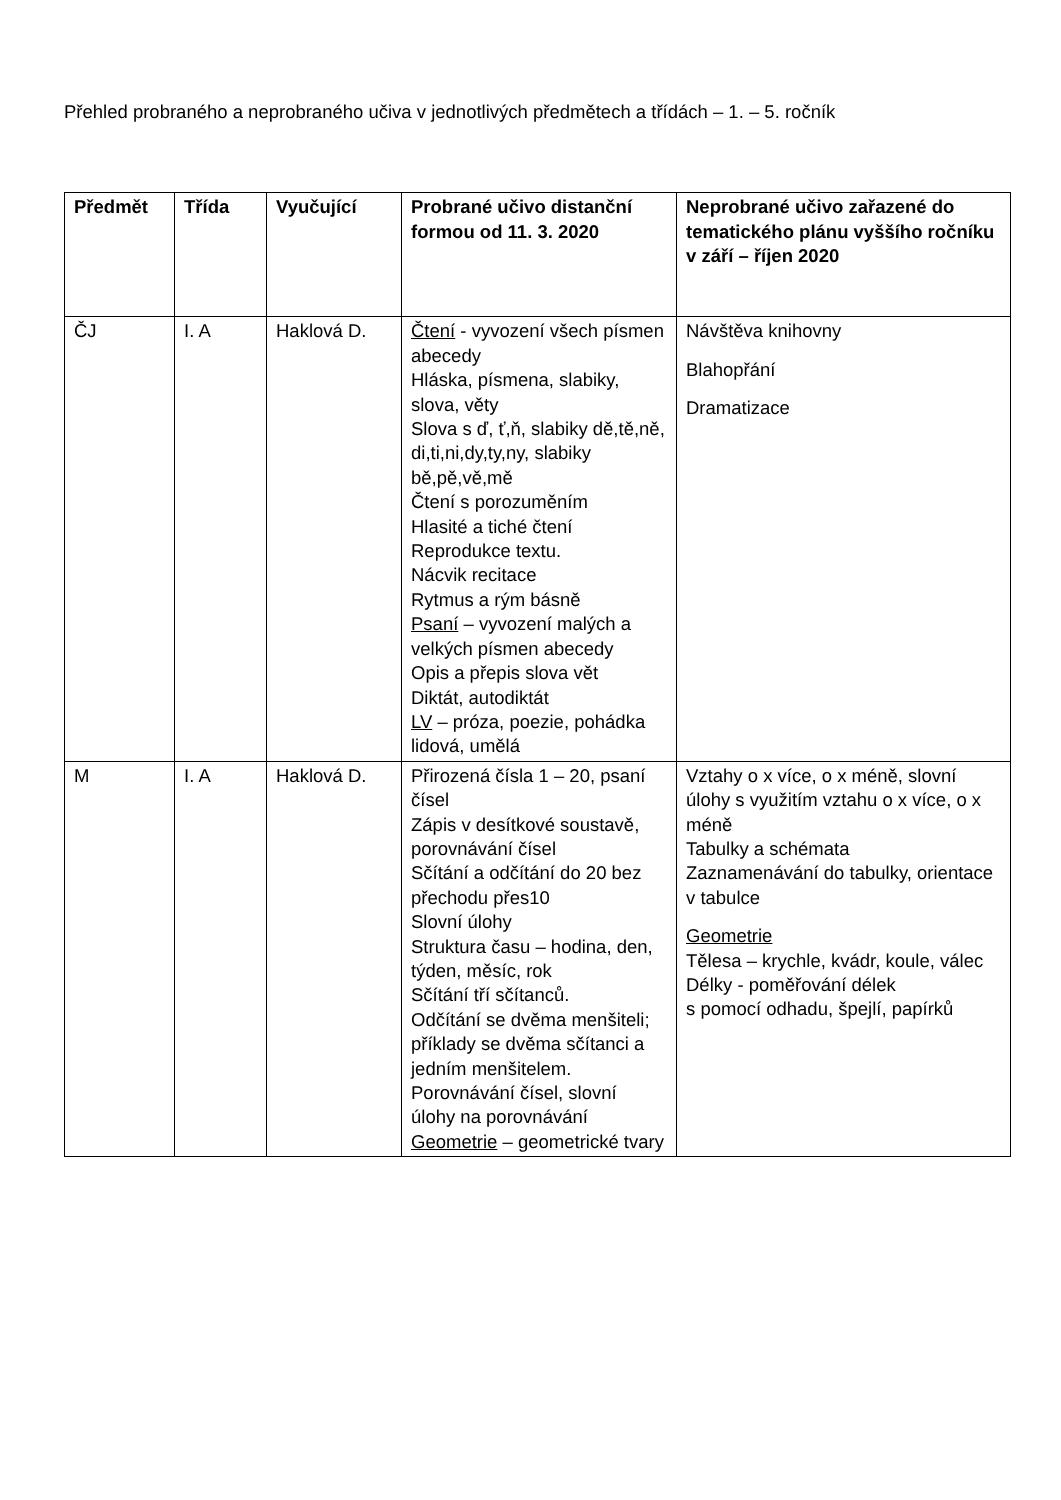Přehled probraného a neprobraného učiva v jednotlivých předmětech a třídách – 1. – 5. ročník
| Předmět | Třída | Vyučující | Probrané učivo distanční formou od 11. 3. 2020 | Neprobrané učivo zařazené do tematického plánu vyššího ročníku v září – říjen 2020 |
| --- | --- | --- | --- | --- |
| ČJ | I. A | Haklová D. | Čtení - vyvození všech písmen abecedy Hláska, písmena, slabiky, slova, věty Slova s ď, ť,ň, slabiky dě,tě,ně, di,ti,ni,dy,ty,ny, slabiky bě,pě,vě,mě Čtení s porozuměním Hlasité a tiché čtení Reprodukce textu. Nácvik recitace Rytmus a rým básně Psaní – vyvození malých a velkých písmen abecedy Opis a přepis slova vět Diktát, autodiktát LV – próza, poezie, pohádka lidová, umělá | Návštěva knihovny Blahopřání Dramatizace |
| M | I. A | Haklová D. | Přirozená čísla 1 – 20, psaní čísel Zápis v desítkové soustavě, porovnávání čísel Sčítání a odčítání do 20 bez přechodu přes10 Slovní úlohy Struktura času – hodina, den, týden, měsíc, rok Sčítání tří sčítanců. Odčítání se dvěma menšiteli; příklady se dvěma sčítanci a jedním menšitelem. Porovnávání čísel, slovní úlohy na porovnávání Geometrie – geometrické tvary | Vztahy o x více, o x méně, slovní úlohy s využitím vztahu o x více, o x méně Tabulky a schémata Zaznamenávání do tabulky, orientace v tabulce Geometrie Tělesa – krychle, kvádr, koule, válec Délky - poměřování délek s pomocí odhadu, špejlí, papírků |